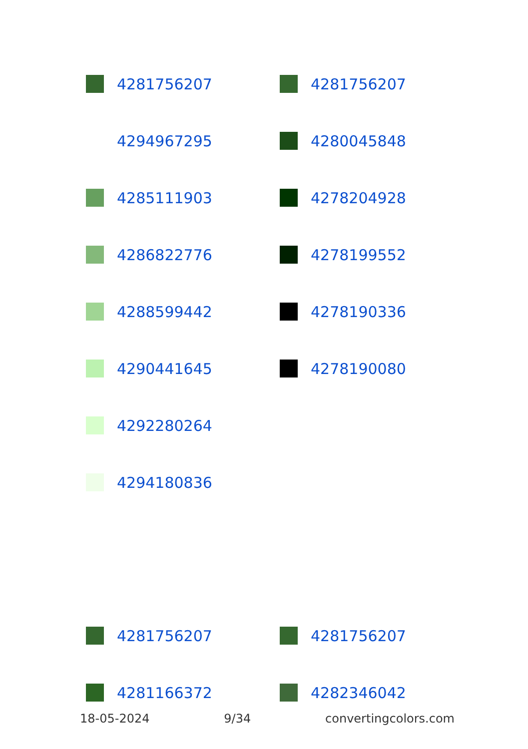4281756207
4281756207
4294967295
4280045848
4285111903
4278204928
4286822776
4278199552
4288599442
4278190336
4290441645
4278190080
4292280264
4294180836
4281756207
4281756207
4281166372
4282346042
18-05-2024 9/34 convertingcolors.com